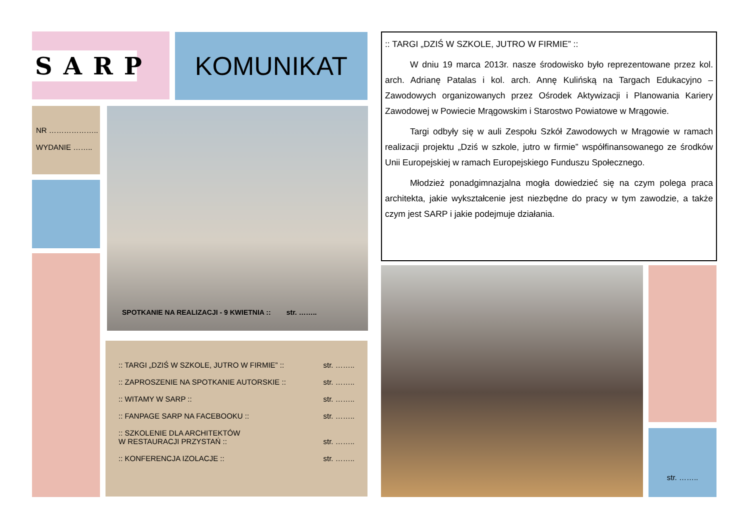SARP KOMUNIKAT
NR ………………..
WYDANIE ……..
SPOTKANIE NA REALIZACJI - 9 KWIETNIA :: str. ……..
:: TARGI „DZIŚ W SZKOLE, JUTRO W FIRMIE” :: str. ……..
:: ZAPROSZENIE NA SPOTKANIE AUTORSKIE :: str. ……..
:: WITAMY W SARP :: str. ……..
:: FANPAGE SARP NA FACEBOOKU :: str. ……..
:: SZKOLENIE DLA ARCHITEKTÓW
W RESTAURACJI PRZYSTAŃ :: str. ……..
:: KONFERENCJA IZOLACJE :: str. ……..
:: TARGI „DZIŚ W SZKOLE, JUTRO W FIRMIE” ::
W dniu 19 marca 2013r. nasze środowisko było reprezentowane przez kol. arch. Adrianę Patalas i kol. arch. Annę Kulińską na Targach Edukacyjno – Zawodowych organizowanych przez Ośrodek Aktywizacji i Planowania Kariery Zawodowej w Powiecie Mrągowskim i Starostwo Powiatowe w Mrągowie.
Targi odbyły się w auli Zespołu Szkół Zawodowych w Mrągowie w ramach realizacji projektu „Dziś w szkole, jutro w firmie” współfinansowanego ze środków Unii Europejskiej w ramach Europejskiego Funduszu Społecznego.
Młodzież ponadgimnazjalna mogła dowiedzieć się na czym polega praca architekta, jakie wykształcenie jest niezbędne do pracy w tym zawodzie, a także czym jest SARP i jakie podejmuje działania.
str. ……..